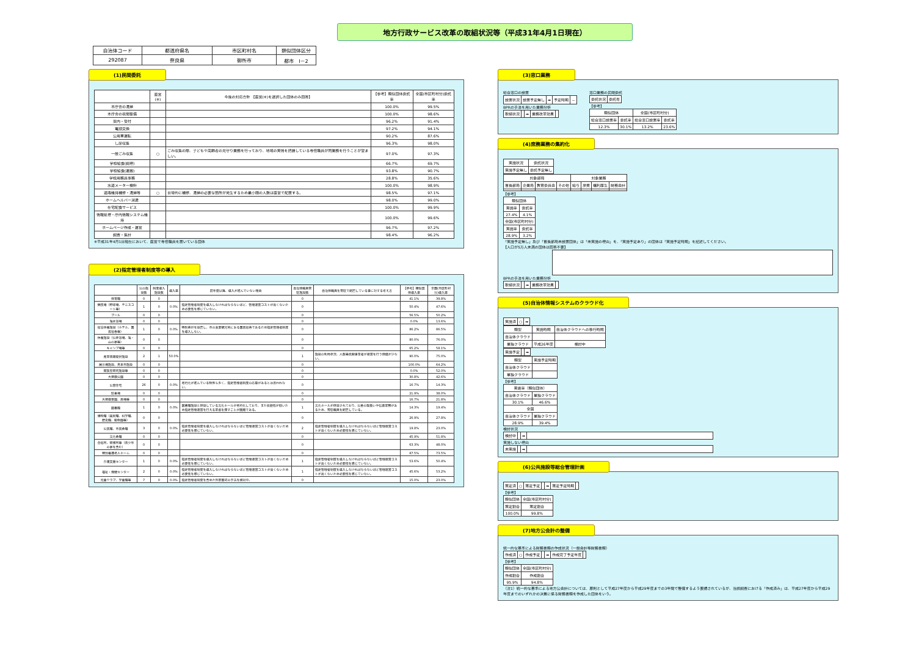地方行政サービス改革の取組状況等（平成31年4月1日現在）
| 自治体コード | 都道府県名 | 市区町村名 | 類似団体区分 |
| 292087 | 奈良県 | 御所市 | 都市 Ⅰ－2 |
(1)民間委託
| | 直営(※) | 今後の対応方針 【直営(※)を選択した団体のみ回答】 | 【参考】類似団体委託率 | 全国(市区町村分)委託率 |
| --- | --- | --- | --- | --- |
| 本庁舎の清掃 | | | 100.0% | 99.5% |
| 本庁舎の夜間警備 | | | 100.0% | 98.6% |
| 案内・受付 | | | 96.2% | 91.4% |
| 電話交換 | | | 97.2% | 94.1% |
| 公用車運転 | | | 90.2% | 87.6% |
| し尿収集 | | | 96.3% | 98.0% |
| 一般ごみ収集 | ○ | ごみ収集の際、子どもや高齢者の見守り業務を行っており、地域の実情を把握している専任職員が同業務を行うことが望ましい。 | 97.0% | 97.3% |
| 学校給食(調理) | | | 66.7% | 69.7% |
| 学校給食(運搬) | | | 93.8% | 90.7% |
| 学校用務員事務 | | | 28.8% | 35.6% |
| 水道メーター検針 | | | 100.0% | 98.9% |
| 道路維持補修・清掃等 | ○ | 日常的に補修、清掃の必要な箇所が発生するため最小限の人数は直営で配置する。 | 98.5% | 97.1% |
| ホームヘルパー派遣 | | | 98.0% | 99.0% |
| 在宅配食サービス | | | 100.0% | 99.9% |
| 情報処理・庁内情報システム維持 | | | 100.0% | 99.6% |
| ホームページ作成・運営 | | | 96.7% | 97.2% |
| 調査・集計 | | | 98.4% | 96.2% |
※平成31年4月1日現在において、直営で専任職員を置いている団体
(2)指定管理者制度等の導入
| | 公の施設数 | 制度導入施設数 | 導入率 | 前年度以降、導入が進んでいない理由 | 自治体職員常駐施設数 | 自治体職員を常駐で配置している事に対する考え方 | 【参考】類似団体導入率 | 全国(市区町村分)導入率 |
| --- | --- | --- | --- | --- | --- | --- | --- | --- |
| 体育館 | 0 | 0 | | | 0 | | 41.1% | 39.8% |
| 競技場（野球場、テニスコート等） | 1 | 0 | 0.0% | 指定管理者制度を導入しなければならないほど、管理運営コストが高くないため必要性を感じていない。 | 0 | | 50.4% | 47.6% |
| プール | 0 | 0 | | | 0 | | 56.5% | 50.2% |
| 海水浴場 | 0 | 0 | | | 0 | | 0.0% | 13.6% |
| 宿泊休養施設（ホテル、国民宿舎等） | 1 | 0 | 0.0% | 特別会計を設置し、市の主要観光地にある国民宿舎であるため指定管理者制度を導入しない。 | 0 | | 86.2% | 86.5% |
| 休養施設（公衆浴場、海・山の家等） | 0 | 0 | | | 0 | | 80.0% | 76.0% |
| キャンプ場等 | 0 | 0 | | | 0 | | 65.2% | 58.1% |
| 産業情報提供施設 | 2 | 1 | 50.0% | | 1 | 施設の利用状況、人数等民間事業者が運営を行う価値が少ない。 | 90.0% | 75.0% |
| 展示場施設、見本市施設 | 0 | 0 | | | 0 | | 100.0% | 64.2% |
| 開放型研究施設等 | 0 | 0 | | | 0 | | 0.0% | 52.0% |
| 大規模公園 | 0 | 0 | | | 0 | | 30.8% | 42.6% |
| 公営住宅 | 26 | 0 | 0.0% | 老朽化が進んでいる物件も多く、指定管理者制度の応募があるとは思われない。 | 0 | | 16.7% | 14.3% |
| 駐車場 | 0 | 0 | | | 0 | | 21.9% | 38.0% |
| 大規模霊園、斎場等 | 0 | 0 | | | 0 | | 16.7% | 21.8% |
| 図書館 | 1 | 0 | 0.0% | 図書館施設と併設している文化ホールが老朽化しており、また収益性が低いため指定管理運営を行える業者を探すことが困難である。 | 1 | 文化ホールが併設されており、公金の取扱いや伝票業務があるため、常駐職員を配置している。 | 14.3% | 19.4% |
| 博物館（美術館、科学館、歴史館、動物園等） | 0 | 0 | | | 0 | | 26.9% | 27.8% |
| 公民館、市民会館 | 3 | 0 | 0.0% | 指定管理者制度を導入しなければならないほど管理運営コストが高くないため必要性を感じていない。 | 2 | 指定管理者制度を導入しなければならないほど管理運営コストが高くないため必要性を感じていない。 | 19.8% | 23.0% |
| 文化会館 | 0 | 0 | | | 0 | | 45.9% | 51.8% |
| 合宿所、研修所等（青少年の家を含む） | 0 | 0 | | | 0 | | 63.3% | 48.0% |
| 特別養護老人ホーム | 0 | 0 | | | 0 | | 87.5% | 73.5% |
| 介護支援センター | 1 | 0 | 0.0% | 指定管理者制度を導入しなければならないほど管理運営コストが高くないため必要性を感じていない。 | 1 | 指定管理者制度を導入しなければならないほど管理運営コストが高くないため必要性を感じていない。 | 53.6% | 50.4% |
| 福祉・保健センター | 2 | 0 | 0.0% | 指定管理者制度を導入しなければならないほど管理運営コストが高くないため必要性を感じていない。 | 1 | 指定管理者制度を導入しなければならないほど管理運営コストが高くないため必要性を感じていない。 | 45.6% | 53.2% |
| 児童クラブ、学童館等 | 7 | 0 | 0.0% | 指定管理者制度を含めた外部委託の手法を検討中。 | 0 | | 15.0% | 23.0% |
(3)窓口業務
総合窓口の設置
| 設置状況 | 設置予定無し | ➡ | 予定時期 | － |
BPRの手法を用いた業務分析
| 取組状況 | | ➡ | 業務改革効果 | |
窓口業務の民間委託
| 委託状況 | 委託有 |
【参考】
| 類似団体 | | 全国(市区町村分) | |
| 総合窓口設置率 | 委託率 | 総合窓口設置率 | 委託率 |
| 12.3% | 30.1% | 13.2% | 23.6% |
(4)庶務業務の集約化
| 実施状況 | 委託状況 |
| 実施予定無し | 委託予定無し |
| 対象部局 | | | | 対象業務 | | | |
| 首長部局 | 企業局 | 教育委員会 | その他 | 給与 | 旅費 | 福利厚生 | 財務会計 |
【参考】
| 類似団体 | |
| 実施率 | 委託率 |
| 27.4% | 4.1% |
| 全国(市区町村分) | |
| 実施率 | 委託率 |
| 28.9% | 3.2% |
「実施予定無し」及び「首長部局未設置団体」は「未実施の理由」を、「実施予定あり」の団体は「実施予定時期」を記述してください。
【人口が5万人未満の団体は回答不要】
BPRの手法を用いた業務分析
| 取組状況 | | ➡ | 業務改革効果 | |
(5)自治体情報システムのクラウド化
| 実施済 | ○ | ➡ |
| 類型 | 実施時期 | 自治体クラウドへの移行時期 |
| 自治体クラウド | | |
| 単独クラウド | 平成26年度 | 検討中 |
| 実施予定 | | ➡ |
| 類型 | 実施予定時期 |
| 自治体クラウド | |
| 単独クラウド | |
【参考】
| 実施率（類似団体） | |
| 自治体クラウド | 単独クラウド |
| 30.1% | 46.6% |
| 全国 | |
| 自治体クラウド | 単独クラウド |
| 28.9% | 39.4% |
検討状況
| 検討中 | | ➡ | |
実施しない理由
| 未実施 | | ➡ | |
(6)公共施設等総合管理計画
| 策定済 | ○ | 策定予定 | | ➡ | 策定予定時期 | |
【参考】
| 類似団体 | 全国(市区町村分) |
| 策定割合 | 策定割合 |
| 100.0% | 99.8% |
(7)地方公会計の整備
統一的な基準による財務書類の作成状況（一般会計等財務書類）
| 作成済 | ○ | 作成予定 | | ➡ | 作成完了予定年度 | |
【参考】
| 類似団体 | 全国(市区町村分) |
| 作成割合 | 作成割合 |
| 95.9% | 94.8% |
（注1）統一的な基準による地方公会計については、原則として平成27年度から平成29年度までの3年間で整備するよう要請されているが、当該調査における「作成済み」は、平成27年度から平成29年度までのいずれかの決算に係る財務書類を作成した団体をいう。